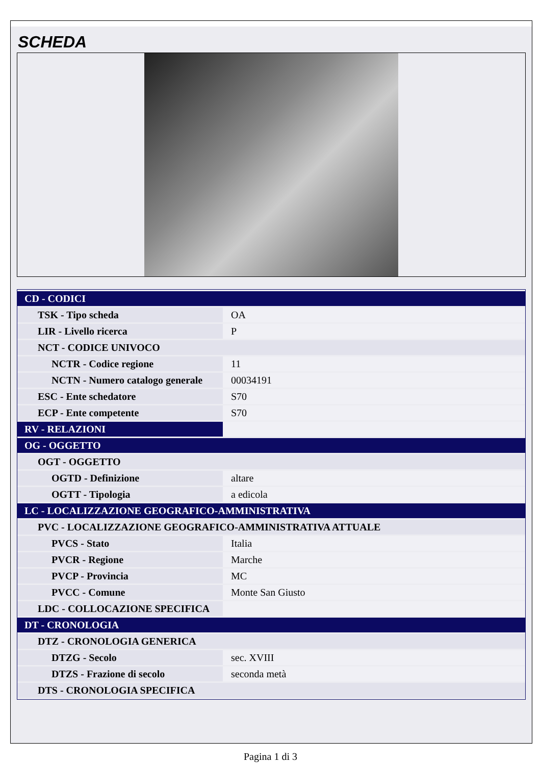SCHEDA
| CD - CODICI | |
| TSK - Tipo scheda | OA |
| LIR - Livello ricerca | P |
| NCT - CODICE UNIVOCO | |
| NCTR - Codice regione | 11 |
| NCTN - Numero catalogo generale | 00034191 |
| ESC - Ente schedatore | S70 |
| ECP - Ente competente | S70 |
| RV - RELAZIONI | |
| OG - OGGETTO | |
| OGT - OGGETTO | |
| OGTD - Definizione | altare |
| OGTT - Tipologia | a edicola |
| LC - LOCALIZZAZIONE GEOGRAFICO-AMMINISTRATIVA | |
| PVC - LOCALIZZAZIONE GEOGRAFICO-AMMINISTRATIVA ATTUALE | |
| PVCS - Stato | Italia |
| PVCR - Regione | Marche |
| PVCP - Provincia | MC |
| PVCC - Comune | Monte San Giusto |
| LDC - COLLOCAZIONE SPECIFICA | |
| DT - CRONOLOGIA | |
| DTZ - CRONOLOGIA GENERICA | |
| DTZG - Secolo | sec. XVIII |
| DTZS - Frazione di secolo | seconda metà |
| DTS - CRONOLOGIA SPECIFICA | |
Pagina 1 di 3